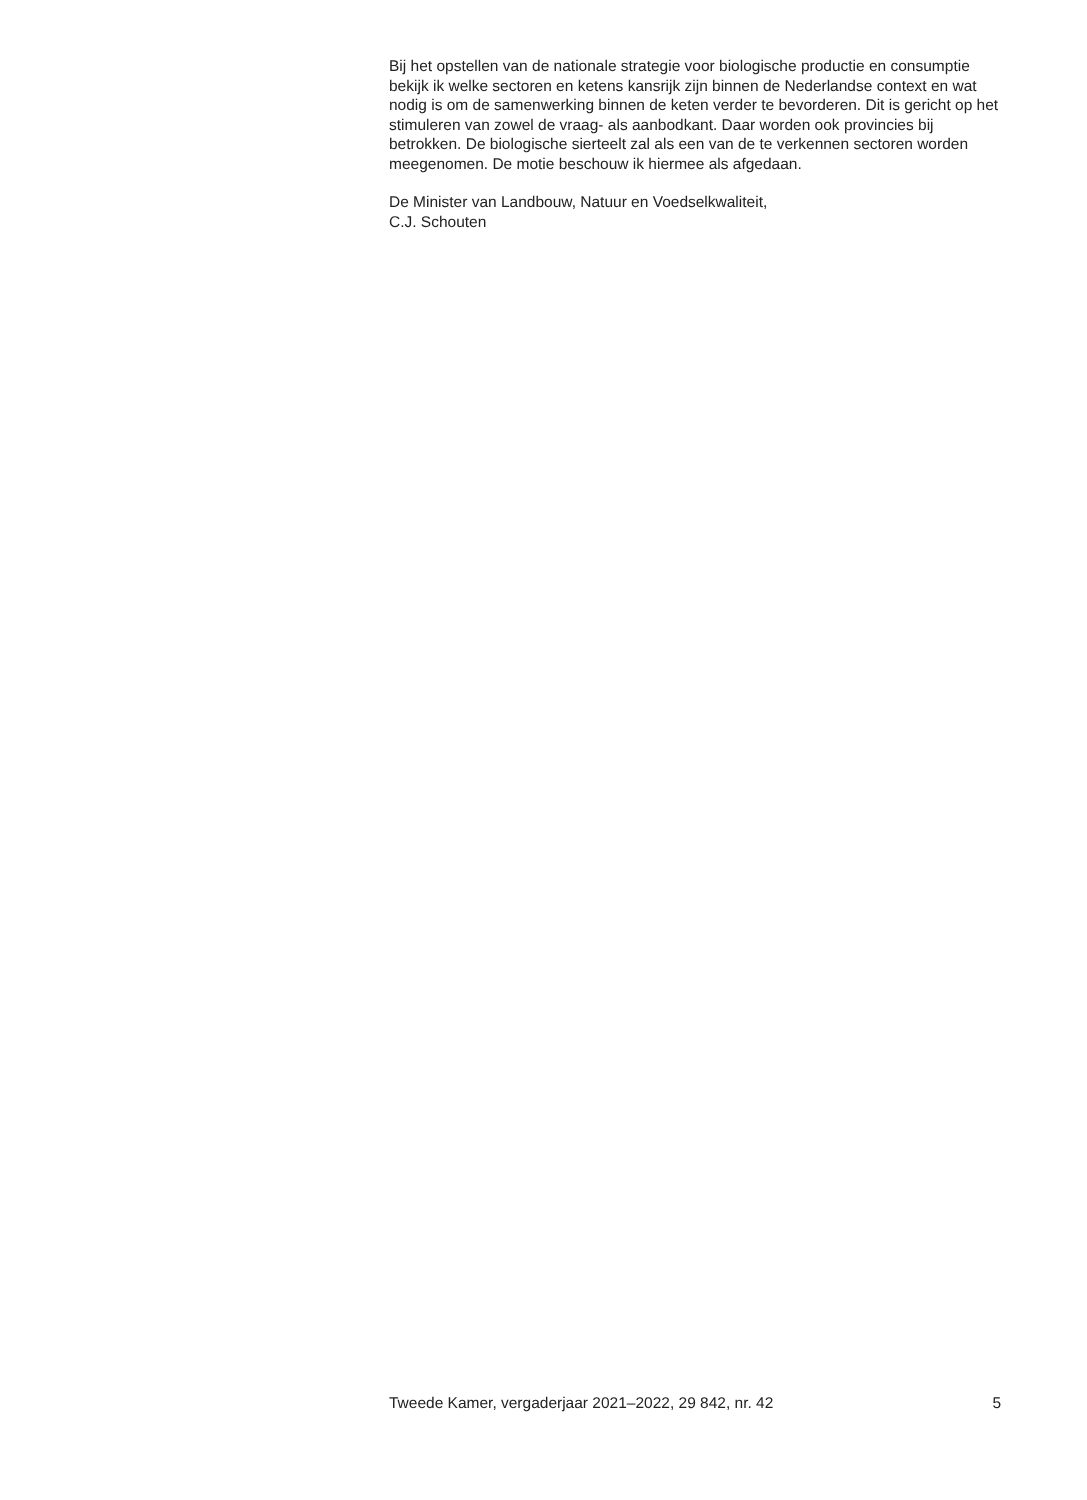Bij het opstellen van de nationale strategie voor biologische productie en consumptie bekijk ik welke sectoren en ketens kansrijk zijn binnen de Nederlandse context en wat nodig is om de samenwerking binnen de keten verder te bevorderen. Dit is gericht op het stimuleren van zowel de vraag- als aanbodkant. Daar worden ook provincies bij betrokken. De biologische sierteelt zal als een van de te verkennen sectoren worden meegenomen. De motie beschouw ik hiermee als afgedaan.
De Minister van Landbouw, Natuur en Voedselkwaliteit,
C.J. Schouten
Tweede Kamer, vergaderjaar 2021–2022, 29 842, nr. 42 5